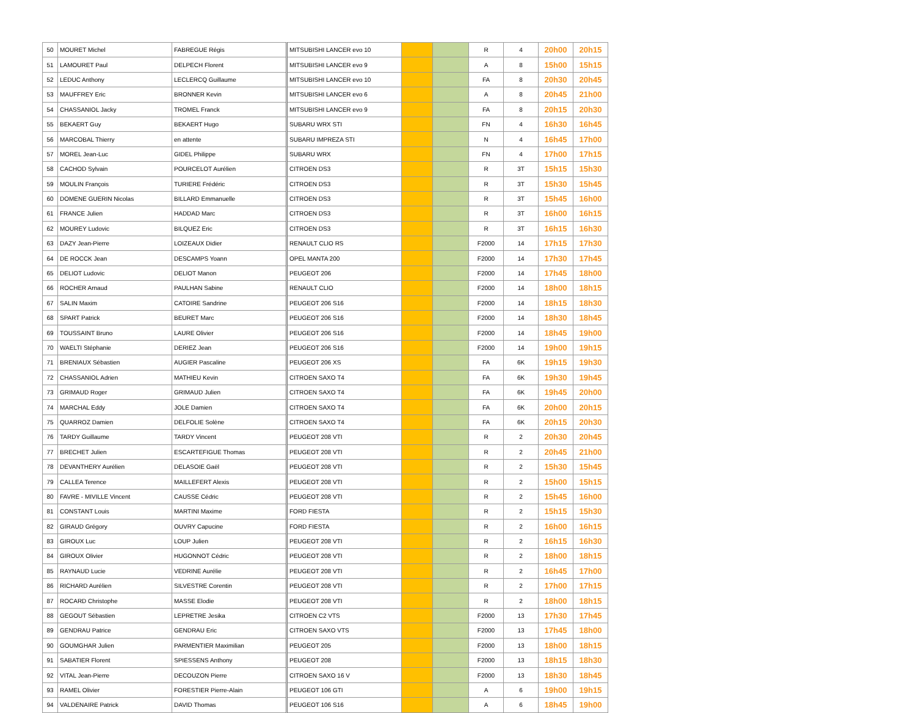| 50 | MOURET Michel | FABREGUE Régis | MITSUBISHI LANCER evo 10 | | | R | 4 | 20h00 | 20h15 |
| 51 | LAMOURET Paul | DELPECH Florent | MITSUBISHI LANCER evo 9 | | | A | 8 | 15h00 | 15h15 |
| 52 | LEDUC Anthony | LECLERCQ Guillaume | MITSUBISHI LANCER evo 10 | | | FA | 8 | 20h30 | 20h45 |
| 53 | MAUFFREY Eric | BRONNER Kevin | MITSUBISHI LANCER evo 6 | | | A | 8 | 20h45 | 21h00 |
| 54 | CHASSANIOL Jacky | TROMEL Franck | MITSUBISHI LANCER evo 9 | | | FA | 8 | 20h15 | 20h30 |
| 55 | BEKAERT Guy | BEKAERT Hugo | SUBARU WRX STI | | | FN | 4 | 16h30 | 16h45 |
| 56 | MARCOBAL Thierry | en attente | SUBARU IMPREZA STI | | | N | 4 | 16h45 | 17h00 |
| 57 | MOREL Jean-Luc | GIDEL Philippe | SUBARU WRX | | | FN | 4 | 17h00 | 17h15 |
| 58 | CACHOD Sylvain | POURCELOT Aurélien | CITROEN DS3 | | | R | 3T | 15h15 | 15h30 |
| 59 | MOULIN François | TURIERE Frédéric | CITROEN DS3 | | | R | 3T | 15h30 | 15h45 |
| 60 | DOMENE GUERIN Nicolas | BILLARD Emmanuelle | CITROEN DS3 | | | R | 3T | 15h45 | 16h00 |
| 61 | FRANCE Julien | HADDAD Marc | CITROEN DS3 | | | R | 3T | 16h00 | 16h15 |
| 62 | MOUREY Ludovic | BILQUEZ Eric | CITROEN DS3 | | | R | 3T | 16h15 | 16h30 |
| 63 | DAZY Jean-Pierre | LOIZEAUX Didier | RENAULT CLIO RS | | | F2000 | 14 | 17h15 | 17h30 |
| 64 | DE ROCCK Jean | DESCAMPS Yoann | OPEL MANTA 200 | | | F2000 | 14 | 17h30 | 17h45 |
| 65 | DELIOT Ludovic | DELIOT Manon | PEUGEOT 206 | | | F2000 | 14 | 17h45 | 18h00 |
| 66 | ROCHER Arnaud | PAULHAN Sabine | RENAULT CLIO | | | F2000 | 14 | 18h00 | 18h15 |
| 67 | SALIN Maxim | CATOIRE Sandrine | PEUGEOT 206 S16 | | | F2000 | 14 | 18h15 | 18h30 |
| 68 | SPART Patrick | BEURET Marc | PEUGEOT 206 S16 | | | F2000 | 14 | 18h30 | 18h45 |
| 69 | TOUSSAINT Bruno | LAURE Olivier | PEUGEOT 206 S16 | | | F2000 | 14 | 18h45 | 19h00 |
| 70 | WAELTI Stéphanie | DERIEZ Jean | PEUGEOT 206 S16 | | | F2000 | 14 | 19h00 | 19h15 |
| 71 | BRENIAUX Sébastien | AUGIER Pascaline | PEUGEOT 206 XS | | | FA | 6K | 19h15 | 19h30 |
| 72 | CHASSANIOL Adrien | MATHIEU Kevin | CITROEN SAXO T4 | | | FA | 6K | 19h30 | 19h45 |
| 73 | GRIMAUD Roger | GRIMAUD Julien | CITROEN SAXO T4 | | | FA | 6K | 19h45 | 20h00 |
| 74 | MARCHAL Eddy | JOLE Damien | CITROEN SAXO T4 | | | FA | 6K | 20h00 | 20h15 |
| 75 | QUARROZ Damien | DELFOLIE Solène | CITROEN SAXO T4 | | | FA | 6K | 20h15 | 20h30 |
| 76 | TARDY Guillaume | TARDY Vincent | PEUGEOT 208 VTI | | | R | 2 | 20h30 | 20h45 |
| 77 | BRECHET Julien | ESCARTEFIGUE Thomas | PEUGEOT 208 VTI | | | R | 2 | 20h45 | 21h00 |
| 78 | DEVANTHERY Aurélien | DELASOIE Gaël | PEUGEOT 208 VTI | | | R | 2 | 15h30 | 15h45 |
| 79 | CALLEA Terence | MAILLEFERT Alexis | PEUGEOT 208 VTI | | | R | 2 | 15h00 | 15h15 |
| 80 | FAVRE - MIVILLE Vincent | CAUSSE Cédric | PEUGEOT 208 VTI | | | R | 2 | 15h45 | 16h00 |
| 81 | CONSTANT Louis | MARTINI Maxime | FORD FIESTA | | | R | 2 | 15h15 | 15h30 |
| 82 | GIRAUD Grégory | OUVRY Capucine | FORD FIESTA | | | R | 2 | 16h00 | 16h15 |
| 83 | GIROUX Luc | LOUP Julien | PEUGEOT 208 VTI | | | R | 2 | 16h15 | 16h30 |
| 84 | GIROUX Olivier | HUGONNOT Cédric | PEUGEOT 208 VTI | | | R | 2 | 18h00 | 18h15 |
| 85 | RAYNAUD Lucie | VEDRINE Aurélie | PEUGEOT 208 VTI | | | R | 2 | 16h45 | 17h00 |
| 86 | RICHARD Aurélien | SILVESTRE Corentin | PEUGEOT 208 VTI | | | R | 2 | 17h00 | 17h15 |
| 87 | ROCARD Christophe | MASSE Elodie | PEUGEOT 208 VTI | | | R | 2 | 18h00 | 18h15 |
| 88 | GEGOUT Sébastien | LEPRETRE Jesika | CITROEN C2 VTS | | | F2000 | 13 | 17h30 | 17h45 |
| 89 | GENDRAU Patrice | GENDRAU Eric | CITROEN SAXO VTS | | | F2000 | 13 | 17h45 | 18h00 |
| 90 | GOUMGHAR Julien | PARMENTIER Maximilian | PEUGEOT 205 | | | F2000 | 13 | 18h00 | 18h15 |
| 91 | SABATIER Florent | SPIESSENS Anthony | PEUGEOT 208 | | | F2000 | 13 | 18h15 | 18h30 |
| 92 | VITAL Jean-Pierre | DECOUZON Pierre | CITROEN SAXO 16 V | | | F2000 | 13 | 18h30 | 18h45 |
| 93 | RAMEL Olivier | FORESTIER Pierre-Alain | PEUGEOT 106 GTI | | | A | 6 | 19h00 | 19h15 |
| 94 | VALDENAIRE Patrick | DAVID Thomas | PEUGEOT 106 S16 | | | A | 6 | 18h45 | 19h00 |